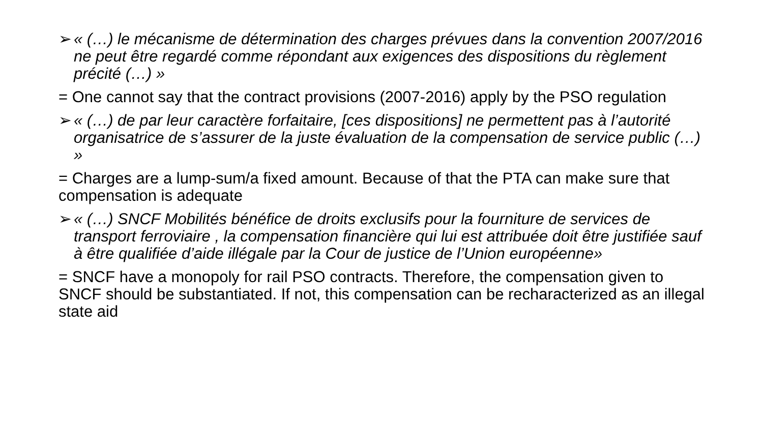➢ « (…) le mécanisme de détermination des charges prévues dans la convention 2007/2016 ne peut être regardé comme répondant aux exigences des dispositions du règlement précité (…) »
= One cannot say that the contract provisions (2007-2016) apply by the PSO regulation
➢ « (…) de par leur caractère forfaitaire, [ces dispositions] ne permettent pas à l’autorité organisatrice de s’assurer de la juste évaluation de la compensation de service public (…) »
= Charges are a lump-sum/a fixed amount. Because of that the PTA can make sure that compensation is adequate
➢ « (…) SNCF Mobilités bénéfice de droits exclusifs pour la fourniture de services de transport ferroviaire , la compensation financière qui lui est attribuée doit être justifiée sauf à être qualifiée d’aide illégale par la Cour de justice de l’Union européenne»
= SNCF have a monopoly for rail PSO contracts. Therefore, the compensation given to SNCF should be substantiated. If not, this compensation can be recharacterized as an illegal state aid